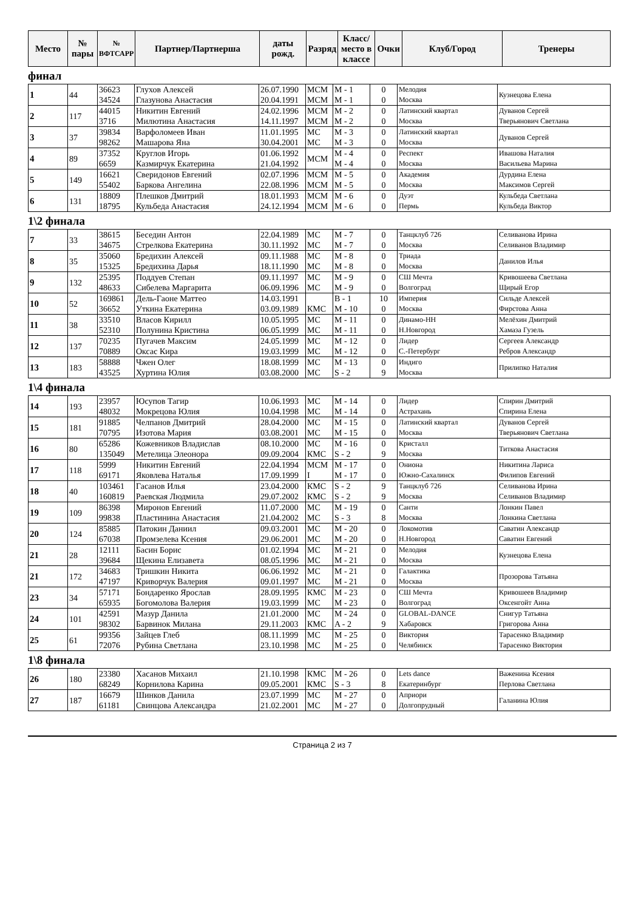| Место | № пары | № ВФТСАРР | Партнер/Партнерша | даты рожд. | Разряд | Класс/ место в классе | Очки | Клуб/Город | Тренеры |
| --- | --- | --- | --- | --- | --- | --- | --- | --- | --- |
финал
| 1 | 44 | 36623 34524 | Глухов Алексей Глазунова Анастасия | 26.07.1990 20.04.1991 | МСМ МСМ | M - 1 M - 1 | 0 0 | Мелодия Москва | Кузнецова Елена |
| 2 | 117 | 44015 3716 | Никитин Евгений Милютина Анастасия | 24.02.1996 14.11.1997 | МСМ МСМ | M - 2 M - 2 | 0 0 | Латинский квартал Москва | Дуванов Сергей Тверьянович Светлана |
| 3 | 37 | 39834 98262 | Варфоломеев Иван Машарова Яна | 11.01.1995 30.04.2001 | МС МС | M - 3 M - 3 | 0 0 | Латинский квартал Москва | Дуванов Сергей |
| 4 | 89 | 37352 6659 | Круглов Игорь Казмирчук Екатерина | 01.06.1992 21.04.1992 | МСМ | M - 4 M - 4 | 0 0 | Респект Москва | Ивашова Наталия Васильева Марина |
| 5 | 149 | 16621 55402 | Сверидонов Евгений Баркова Ангелина | 02.07.1996 22.08.1996 | МСМ МСМ | M - 5 M - 5 | 0 0 | Академия Москва | Дурдина Елена Максимов Сергей |
| 6 | 131 | 18809 18795 | Плешков Дмитрий Кульбеда Анастасия | 18.01.1993 24.12.1994 | МСМ МСМ | M - 6 M - 6 | 0 0 | Дуэт Пермь | Кульбеда Светлана Кульбеда Виктор |
1\2 финала
| 7 | 33 | 38615 34675 | Беседин Антон Стрелкова Екатерина | 22.04.1989 30.11.1992 | МС МС | M - 7 M - 7 | 0 0 | Танцклуб 726 Москва | Селиванова Ирина Селиванов Владимир |
| 8 | 35 | 35060 15325 | Бредихин Алексей Бредихина Дарья | 09.11.1988 18.11.1990 | МС МС | M - 8 M - 8 | 0 0 | Триада Москва | Данилов Илья |
| 9 | 132 | 25395 48633 | Поддуев Степан Сибелева Маргарита | 09.11.1997 06.09.1996 | МС МС | M - 9 M - 9 | 0 0 | СШ Мечта Волгоград | Кривошеева Светлана Щирый Егор |
| 10 | 52 | 169861 36652 | Дель-Гаоне Маттео Уткина Екатерина | 14.03.1991 03.09.1989 | КМС | B - 1 M - 10 | 10 0 | Империя Москва | Сильде Алексей Фирстова Анна |
| 11 | 38 | 33510 52310 | Власов Кирилл Полунина Кристина | 10.05.1995 06.05.1999 | МС МС | M - 11 M - 11 | 0 0 | Динамо-НН Н.Новгород | Мелёхин Дмитрий Хамаза Гузель |
| 12 | 137 | 70235 70889 | Пугачев Максим Оксас Кира | 24.05.1999 19.03.1999 | МС МС | M - 12 M - 12 | 0 0 | Лидер С.-Петербург | Сергеев Александр Ребров Александр |
| 13 | 183 | 58888 43525 | Чжен Олег Хуртина Юлия | 18.08.1999 03.08.2000 | МС МС | M - 13 S - 2 | 0 9 | Индиго Москва | Прилипко Наталия |
1\4 финала
| 14 | 193 | 23957 48032 | Юсупов Тагир Мокрецова Юлия | 10.06.1993 10.04.1998 | МС МС | M - 14 M - 14 | 0 0 | Лидер Астрахань | Спирин Дмитрий Спирина Елена |
| 15 | 181 | 91885 70795 | Челпанов Дмитрий Изотова Мария | 28.04.2000 03.08.2001 | МС МС | M - 15 M - 15 | 0 0 | Латинский квартал Москва | Дуванов Сергей Тверьянович Светлана |
| 16 | 80 | 65286 135049 | Кожевников Владислав Метелица Элеонора | 08.10.2000 09.09.2004 | МС КМС | M - 16 S - 2 | 0 9 | Кристалл Москва | Титкова Анастасия |
| 17 | 118 | 5999 69171 | Никитин Евгений Яковлева Наталья | 22.04.1994 17.09.1999 | МСМ I | M - 17 M - 17 | 0 0 | Ониона Южно-Сахалинск | Никитина Лариса Филипов Евгений |
| 18 | 40 | 103461 160819 | Гасанов Илья Раевская Людмила | 23.04.2000 29.07.2002 | КМС КМС | S - 2 S - 2 | 9 9 | Танцклуб 726 Москва | Селиванова Ирина Селиванов Владимир |
| 19 | 109 | 86398 99838 | Миронов Евгений Пластинина Анастасия | 11.07.2000 21.04.2002 | МС МС | M - 19 S - 3 | 0 8 | Санти Москва | Лонкин Павел Лонкина Светлана |
| 20 | 124 | 85885 67038 | Патокин Даниил Промзелева Ксения | 09.03.2001 29.06.2001 | МС МС | M - 20 M - 20 | 0 0 | Локомотив Н.Новгород | Саватин Александр Саватин Евгений |
| 21 | 28 | 12111 39684 | Басин Борис Щекина Елизавета | 01.02.1994 08.05.1996 | МС МС | M - 21 M - 21 | 0 0 | Мелодия Москва | Кузнецова Елена |
| 21 | 172 | 34683 47197 | Тришкин Никита Криворчук Валерия | 06.06.1992 09.01.1997 | МС МС | M - 21 M - 21 | 0 0 | Галактика Москва | Прозорова Татьяна |
| 23 | 34 | 57171 65935 | Бондаренко Ярослав Богомолова Валерия | 28.09.1995 19.03.1999 | КМС МС | M - 23 M - 23 | 0 0 | СШ Мечта Волгоград | Кривошеев Владимир Оксенгойт Анна |
| 24 | 101 | 42591 98302 | Мазур Данила Барвинок Милана | 21.01.2000 29.11.2003 | МС КМС | M - 24 A - 2 | 0 9 | GLOBAL-DANCE Хабаровск | Снигур Татьяна Григорова Анна |
| 25 | 61 | 99356 72076 | Зайцев Глеб Рубина Светлана | 08.11.1999 23.10.1998 | МС МС | M - 25 M - 25 | 0 0 | Виктория Челябинск | Тарасенко Владимир Тарасенко Виктория |
1\8 финала
| 26 | 180 | 23380 68249 | Хасанов Михаил Корнилова Карина | 21.10.1998 09.05.2001 | КМС КМС | M - 26 S - 3 | 0 8 | Lets dance Екатеринбург | Важенина Ксения Перлова Светлана |
| 27 | 187 | 16679 61181 | Шинков Данила Свинцова Александра | 23.07.1999 21.02.2001 | МС МС | M - 27 M - 27 | 0 0 | Априори Долгопрудный | Галанина Юлия |
Страница 2 из 7